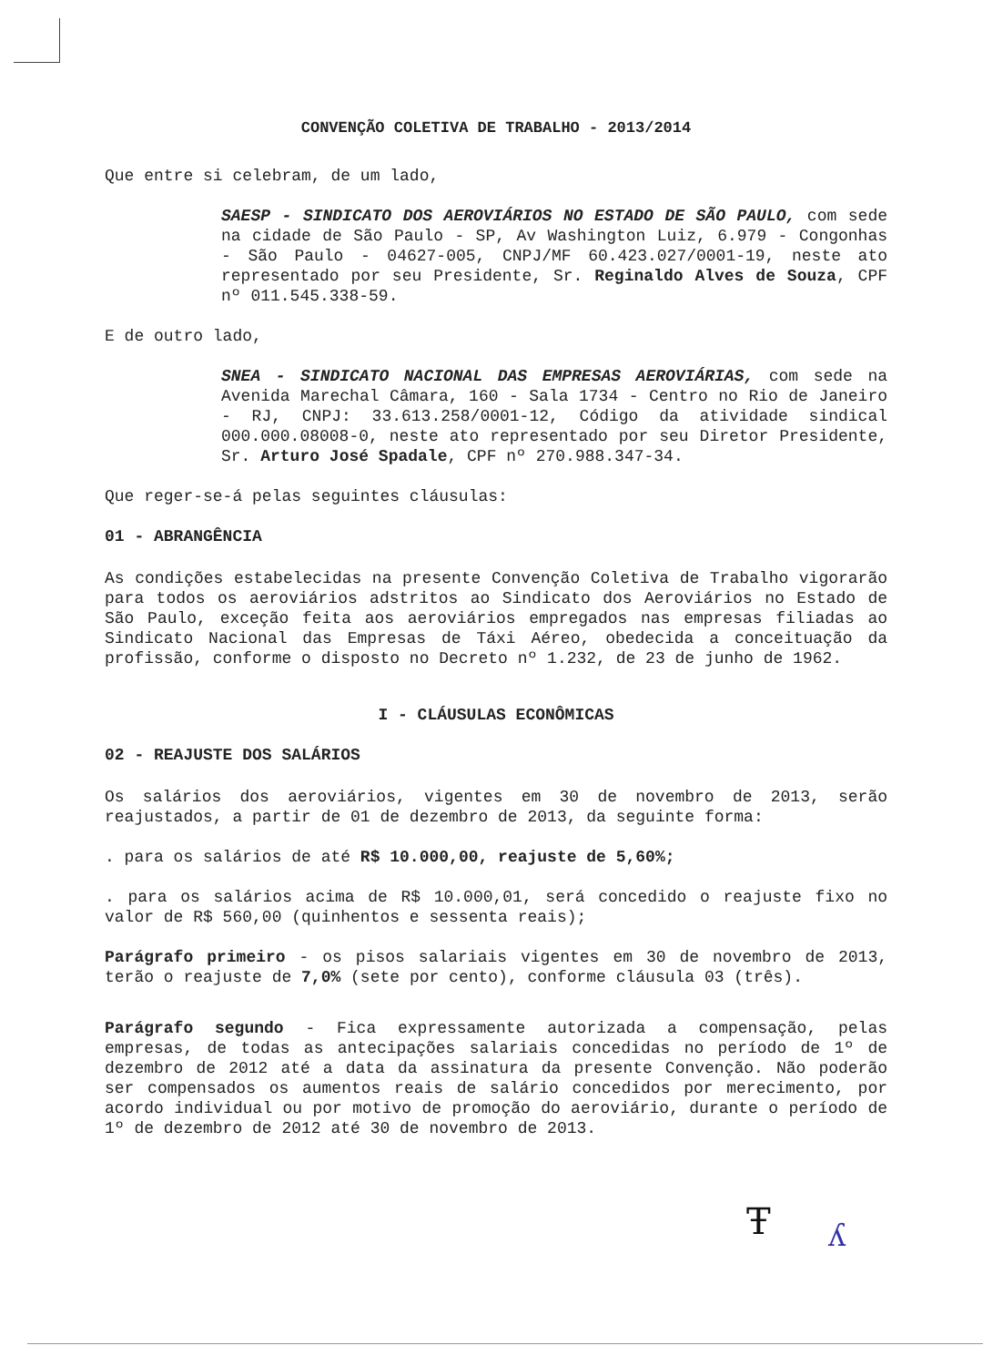CONVENÇÃO COLETIVA DE TRABALHO - 2013/2014
Que entre si celebram, de um lado,
SAESP - SINDICATO DOS AEROVIÁRIOS NO ESTADO DE SÃO PAULO, com sede na cidade de São Paulo - SP, Av Washington Luiz, 6.979 - Congonhas - São Paulo - 04627-005, CNPJ/MF 60.423.027/0001-19, neste ato representado por seu Presidente, Sr. Reginaldo Alves de Souza, CPF nº 011.545.338-59.
E de outro lado,
SNEA - SINDICATO NACIONAL DAS EMPRESAS AEROVIÁRIAS, com sede na Avenida Marechal Câmara, 160 - Sala 1734 - Centro no Rio de Janeiro - RJ, CNPJ: 33.613.258/0001-12, Código da atividade sindical 000.000.08008-0, neste ato representado por seu Diretor Presidente, Sr. Arturo José Spadale, CPF nº 270.988.347-34.
Que reger-se-á pelas seguintes cláusulas:
01 - ABRANGÊNCIA
As condições estabelecidas na presente Convenção Coletiva de Trabalho vigorarão para todos os aeroviários adstritos ao Sindicato dos Aeroviários no Estado de São Paulo, exceção feita aos aeroviários empregados nas empresas filiadas ao Sindicato Nacional das Empresas de Táxi Aéreo, obedecida a conceituação da profissão, conforme o disposto no Decreto nº 1.232, de 23 de junho de 1962.
I - CLÁUSULAS ECONÔMICAS
02 - REAJUSTE DOS SALÁRIOS
Os salários dos aeroviários, vigentes em 30 de novembro de 2013, serão reajustados, a partir de 01 de dezembro de 2013, da seguinte forma:
. para os salários de até R$ 10.000,00, reajuste de 5,60%;
. para os salários acima de R$ 10.000,01, será concedido o reajuste fixo no valor de R$ 560,00 (quinhentos e sessenta reais);
Parágrafo primeiro - os pisos salariais vigentes em 30 de novembro de 2013, terão o reajuste de 7,0% (sete por cento), conforme cláusula 03 (três).
Parágrafo segundo - Fica expressamente autorizada a compensação, pelas empresas, de todas as antecipações salariais concedidas no período de 1º de dezembro de 2012 até a data da assinatura da presente Convenção. Não poderão ser compensados os aumentos reais de salário concedidos por merecimento, por acordo individual ou por motivo de promoção do aeroviário, durante o período de 1º de dezembro de 2012 até 30 de novembro de 2013.
Ŧ ʎ